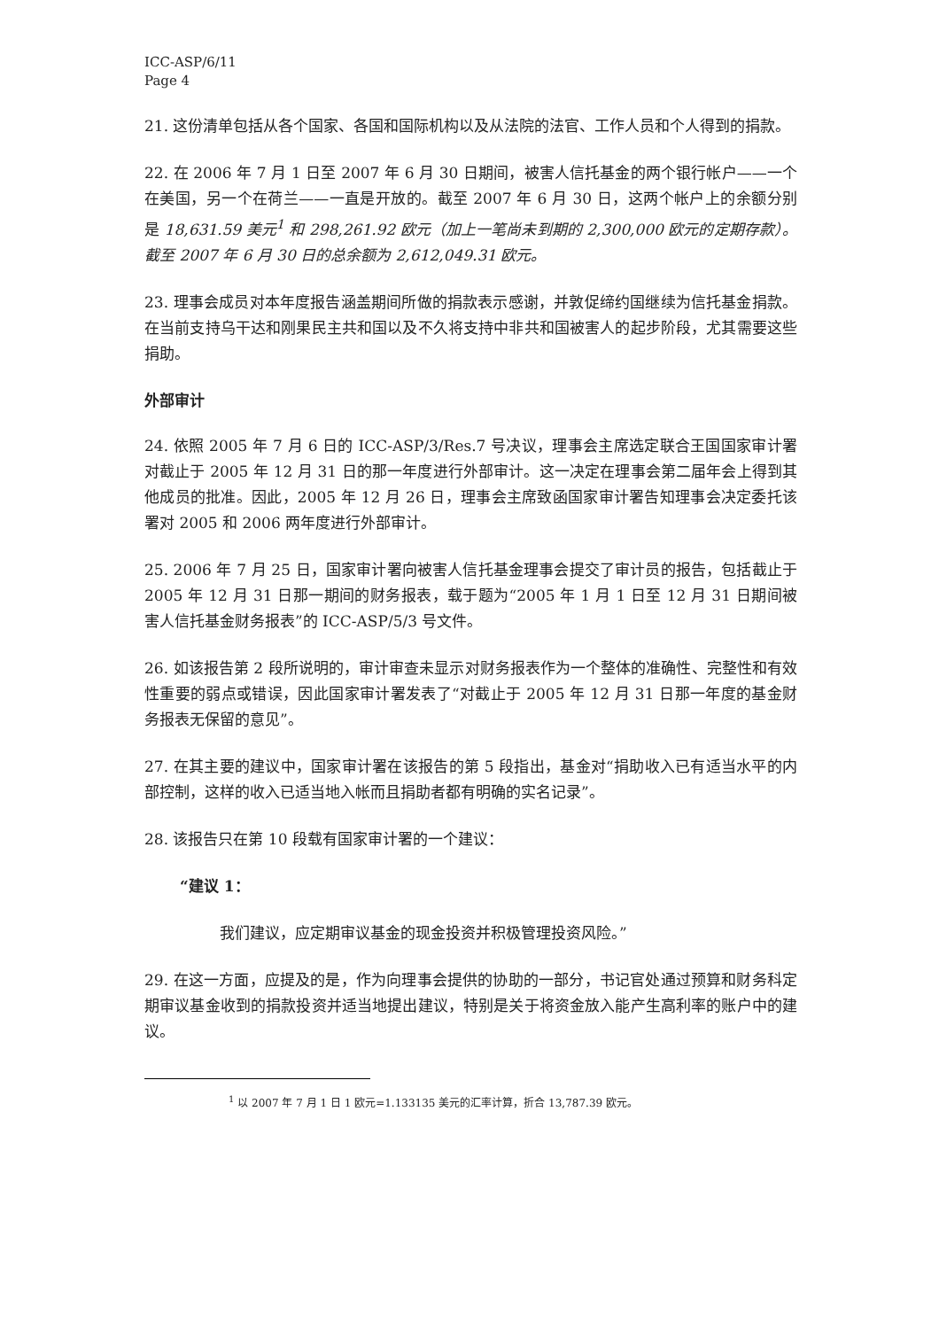ICC-ASP/6/11
Page 4
21. 这份清单包括从各个国家、各国和国际机构以及从法院的法官、工作人员和个人得到的捐款。
22. 在 2006 年 7 月 1 日至 2007 年 6 月 30 日期间，被害人信托基金的两个银行帐户——一个在美国，另一个在荷兰——一直是开放的。截至 2007 年 6 月 30 日，这两个帐户上的余额分别是 18,631.59 美元<sup>1</sup> 和 298,261.92 欧元（加上一笔尚未到期的 2,300,000 欧元的定期存款）。截至 2007 年 6 月 30 日的总余额为 2,612,049.31 欧元。
23. 理事会成员对本年度报告涵盖期间所做的捐款表示感谢，并敦促缔约国继续为信托基金捐款。在当前支持乌干达和刚果民主共和国以及不久将支持中非共和国被害人的起步阶段，尤其需要这些捐助。
外部审计
24. 依照 2005 年 7 月 6 日的 ICC-ASP/3/Res.7 号决议，理事会主席选定联合王国国家审计署对截止于 2005 年 12 月 31 日的那一年度进行外部审计。这一决定在理事会第二届年会上得到其他成员的批准。因此，2005 年 12 月 26 日，理事会主席致函国家审计署告知理事会决定委托该署对 2005 和 2006 两年度进行外部审计。
25. 2006 年 7 月 25 日，国家审计署向被害人信托基金理事会提交了审计员的报告，包括截止于 2005 年 12 月 31 日那一期间的财务报表，载于题为“2005 年 1 月 1 日至 12 月 31 日期间被害人信托基金财务报表”的 ICC-ASP/5/3 号文件。
26. 如该报告第 2 段所说明的，审计审查未显示对财务报表作为一个整体的准确性、完整性和有效性重要的弱点或错误，因此国家审计署发表了“对截止于 2005 年 12 月 31 日那一年度的基金财务报表无保留的意见”。
27. 在其主要的建议中，国家审计署在该报告的第 5 段指出，基金对“捐助收入已有适当水平的内部控制，这样的收入已适当地入帐而且捐助者都有明确的实名记录”。
28. 该报告只在第 10 段载有国家审计署的一个建议：
“建议 1：
我们建议，应定期审议基金的现金投资并积极管理投资风险。”
29. 在这一方面，应提及的是，作为向理事会提供的协助的一部分，书记官处通过预算和财务科定期审议基金收到的捐款投资并适当地提出建议，特别是关于将资金放入能产生高利率的账户中的建议。
<sup>1</sup> 以 2007 年 7 月 1 日 1 欧元=1.133135 美元的汇率计算，折合 13,787.39 欧元。